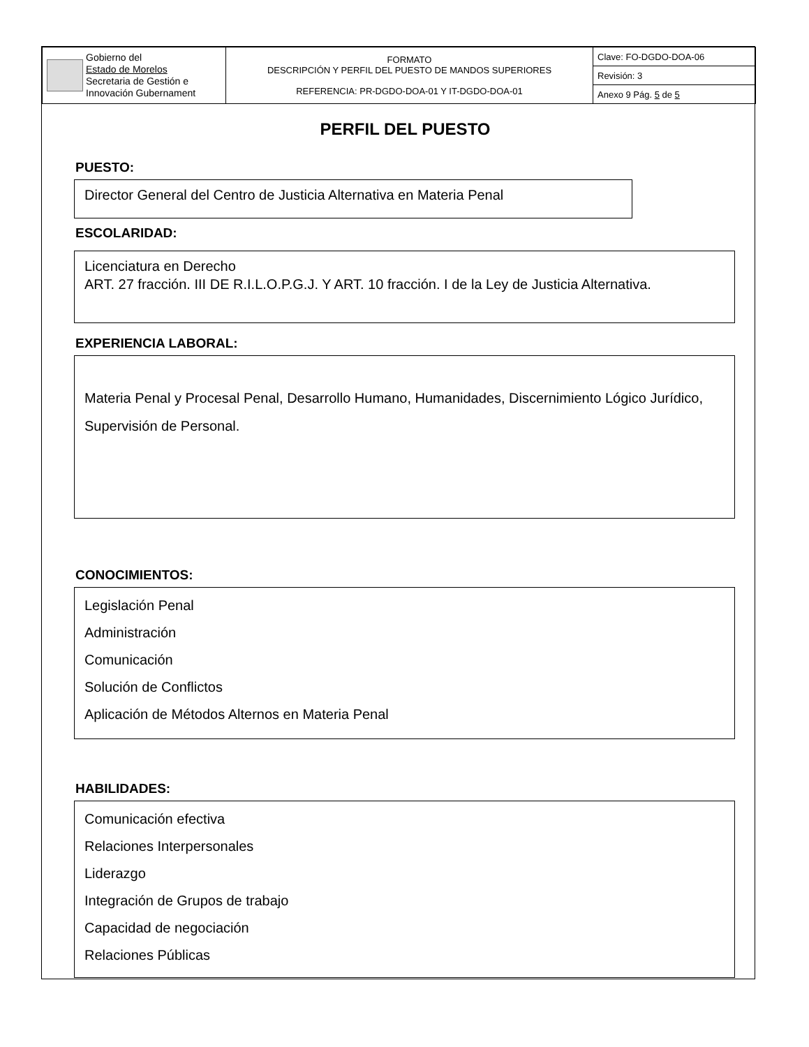| Gobierno del Estado de Morelos Secretaria de Gestión e Innovación Gubernament | FORMATO DESCRIPCIÓN Y PERFIL DEL PUESTO DE MANDOS SUPERIORES REFERENCIA: PR-DGDO-DOA-01 Y IT-DGDO-DOA-01 | Clave: FO-DGDO-DOA-06 |
| | | Revisión: 3 |
| | | Anexo 9 Pág. 5 de 5 |
PERFIL DEL PUESTO
PUESTO:
Director General del Centro de Justicia Alternativa en Materia Penal
ESCOLARIDAD:
Licenciatura en Derecho
ART. 27 fracción. III DE R.I.L.O.P.G.J. Y ART. 10 fracción. I de la Ley de Justicia Alternativa.
EXPERIENCIA LABORAL:
Materia Penal y Procesal Penal, Desarrollo Humano, Humanidades, Discernimiento Lógico Jurídico, Supervisión de Personal.
CONOCIMIENTOS:
Legislación Penal
Administración
Comunicación
Solución de Conflictos
Aplicación de Métodos Alternos en Materia Penal
HABILIDADES:
Comunicación efectiva
Relaciones Interpersonales
Liderazgo
Integración de Grupos de trabajo
Capacidad de negociación
Relaciones Públicas